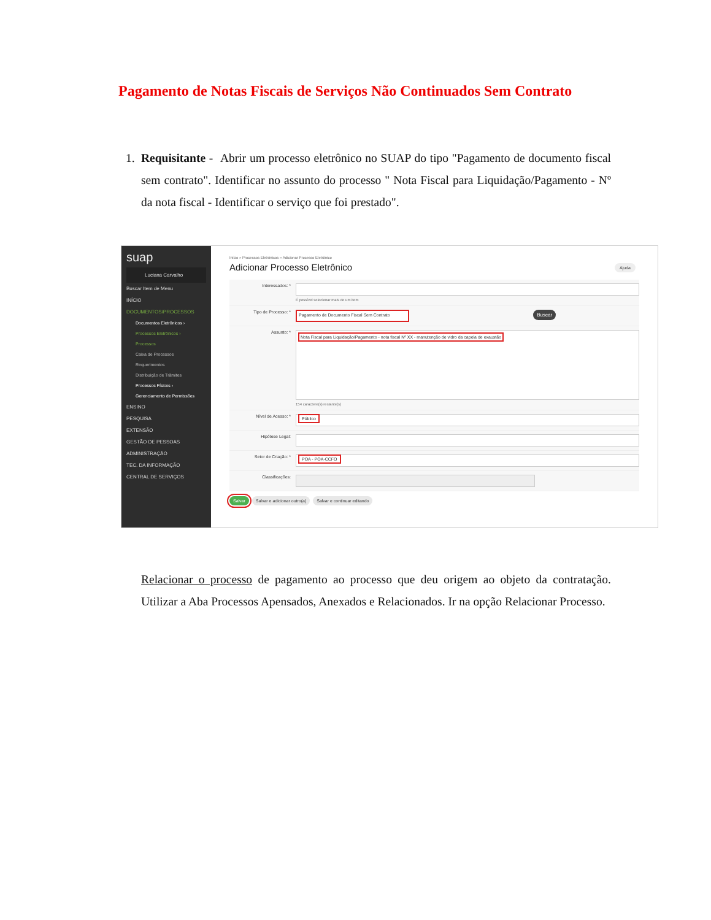Pagamento de Notas Fiscais de Serviços Não Continuados Sem Contrato
1. Requisitante - Abrir um processo eletrônico no SUAP do tipo "Pagamento de documento fiscal sem contrato". Identificar no assunto do processo " Nota Fiscal para Liquidação/Pagamento - Nº da nota fiscal - Identificar o serviço que foi prestado".
suap
Luciana Carvalho
Buscar Item de Menu
INÍCIO
DOCUMENTOS/PROCESSOS
Documentos Eletrônicos ›
Processos Eletrônicos ›
Processos
Caixa de Processos
Requerimentos
Distribuição de Trâmites
Processos Físicos ›
Gerenciamento de Permissões
ENSINO
PESQUISA
EXTENSÃO
GESTÃO DE PESSOAS
ADMINISTRAÇÃO
TEC. DA INFORMAÇÃO
CENTRAL DE SERVIÇOS
Início » Processos Eletrônicos » Adicionar Processo Eletrônico
Adicionar Processo Eletrônico
Ajuda
Interessados: *
É possível selecionar mais de um item
Tipo de Processo: *
Pagamento de Documento Fiscal Sem Contrato Buscar
Assunto: *
Nota Fiscal para Liquidação/Pagamento - nota fiscal Nº XX - manutenção de vidro da capela de exaustão
154 caractere(s) restante(s)
Nível de Acesso: *
Público
Hipótese Legal:
Setor de Criação: *
POA - POA-CCFO
Classificações:
Salvar Salvar e adicionar outro(a) Salvar e continuar editando
Relacionar o processo de pagamento ao processo que deu origem ao objeto da contratação. Utilizar a Aba Processos Apensados, Anexados e Relacionados. Ir na opção Relacionar Processo.